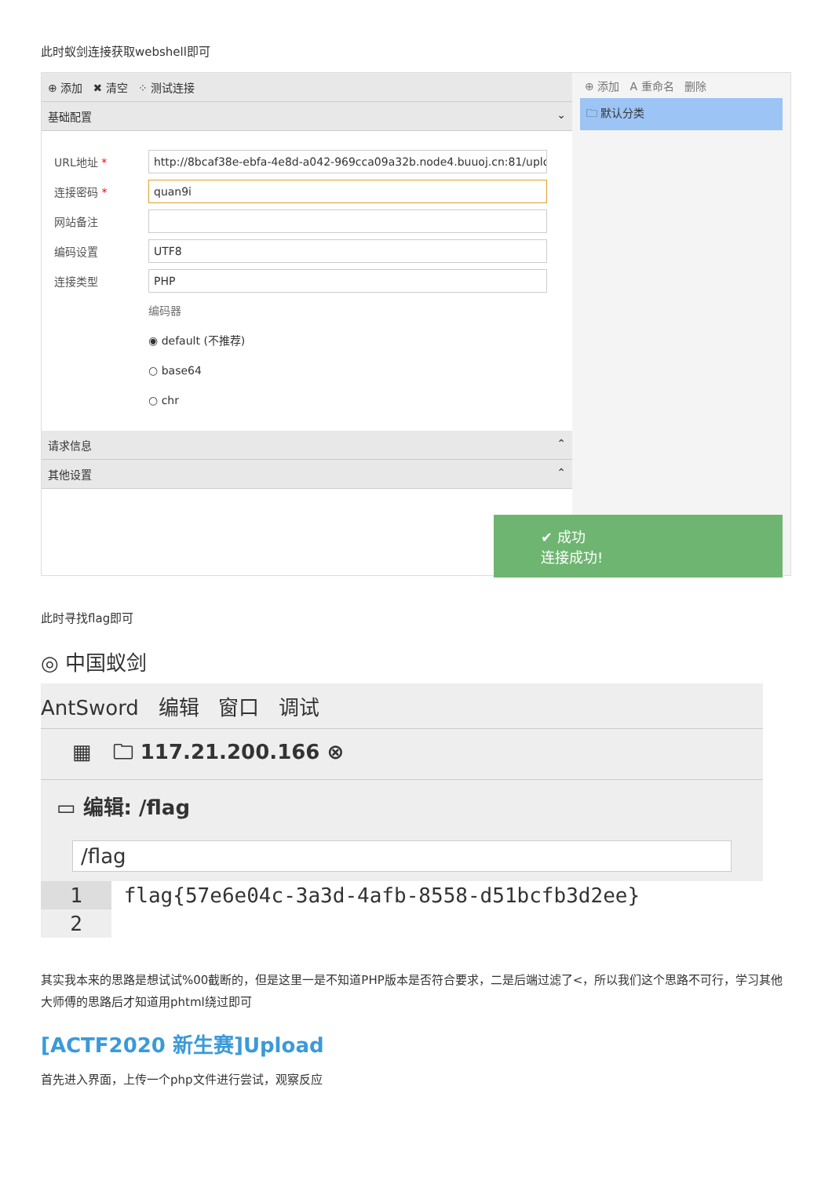此时蚁剑连接获取webshell即可
⊕ 添加 ✖ 清空 ⁘ 测试连接
基础配置 ⌄
URL地址 * http://8bcaf38e-ebfa-4e8d-a042-969cca09a32b.node4.buuoj.cn:81/uploac
连接密码 * quan9i
网站备注
编码设置 UTF8
连接类型 PHP
编码器
◉ default (不推荐)
○ base64
○ chr
请求信息 ⌃
其他设置 ⌃
⊕ 添加 A 重命名 删除
🗀 默认分类
✔ 成功
连接成功!
此时寻找flag即可
◎ 中国蚁剑
AntSword 编辑 窗口 调试
▦ 🗀 117.21.200.166 ⊗
▭ 编辑: /flag
/flag
1 flag{57e6e04c-3a3d-4afb-8558-d51bcfb3d2ee}
2
其实我本来的思路是想试试%00截断的，但是这里一是不知道PHP版本是否符合要求，二是后端过滤了<，所以我们这个思路不可行，学习其他大师傅的思路后才知道用phtml绕过即可
[ACTF2020 新生赛]Upload
首先进入界面，上传一个php文件进行尝试，观察反应